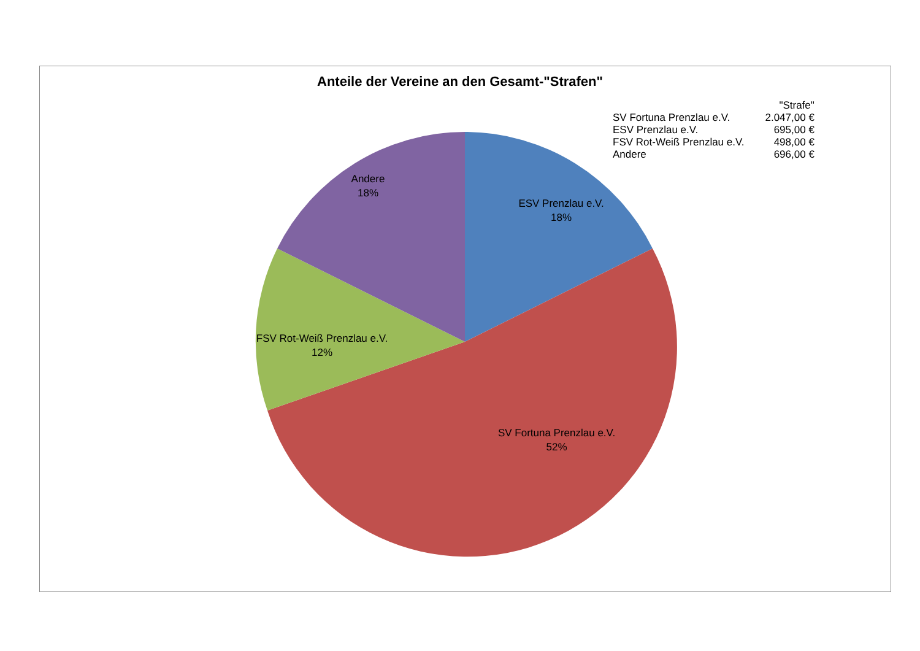Anteile der Vereine an den Gesamt-"Strafen"
| | "Strafe" |
| --- | --- |
| SV Fortuna Prenzlau e.V. | 2.047,00 € |
| ESV Prenzlau e.V. | 695,00 € |
| FSV Rot-Weiß Prenzlau e.V. | 498,00 € |
| Andere | 696,00 € |
ESV Prenzlau e.V.
18%
Andere
18%
FSV Rot-Weiß Prenzlau e.V.
12%
SV Fortuna Prenzlau e.V.
52%